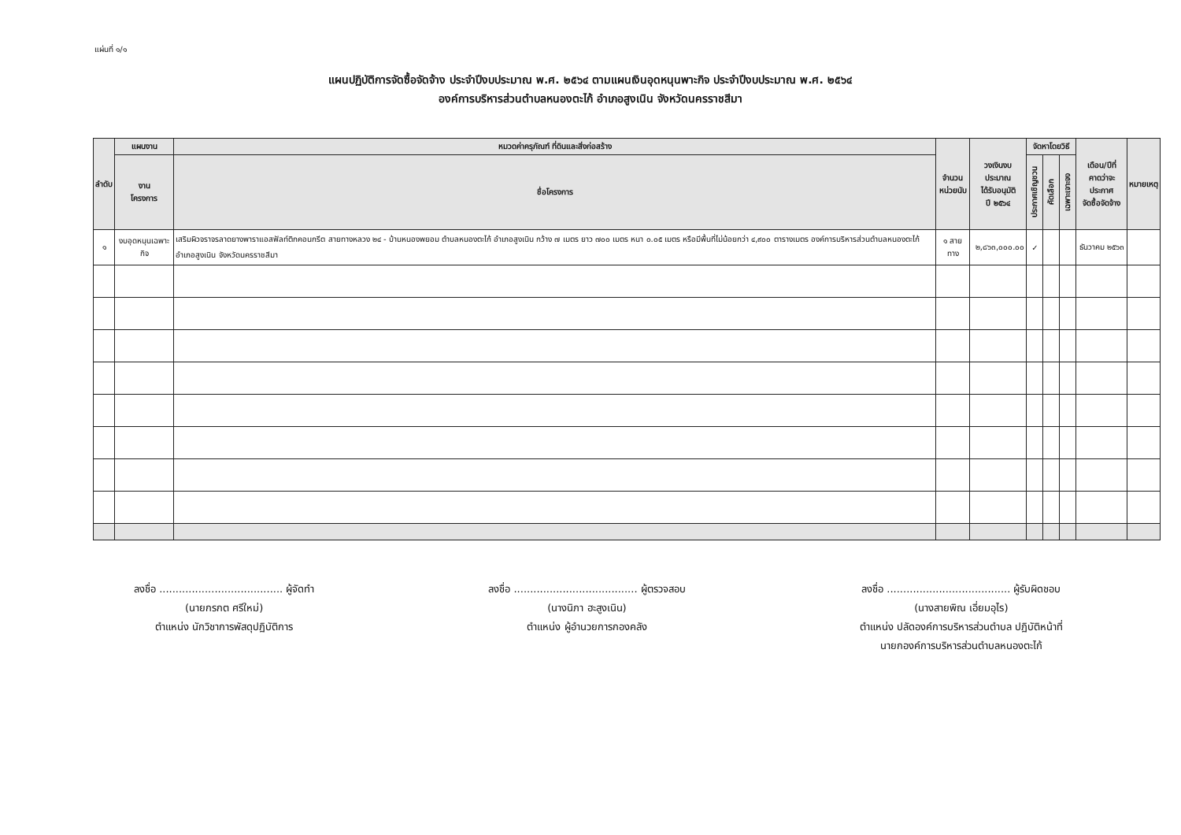แผ่นที่ ๑/๑
แผนปฏิบัติการจัดซื้อจัดจ้าง ประจำปีงบประมาณ พ.ศ. ๒๕๖๔ ตามแผนเงินอุดหนุนพาะกิจ ประจำปีงบประมาณ พ.ศ. ๒๕๖๔
องค์การบริหารส่วนตำบลหนองตะไก้ อำเภอสูงเนิน จังหวัดนครราชสีมา
| ลำดับ | แผนงาน | หมวดค่าครุภัณฑ์ ที่ดินและสิ่งก่อสร้าง | จำนวน หน่วยนับ | วงเงินงบประมาณ ได้รับอนุมัติ ปี ๒๕๖๔ | จัดหาโดยวิธี | | | เดือน/ปีที่ คาดว่าจะประกาศ จัดซื้อจัดจ้าง | หมายเหตุ |
| --- | --- | --- | --- | --- | --- | --- | --- | --- | --- |
| | งาน โครงการ | ชื่อโครงการ | | | ประกาศเชิญชวน | คัดเลือก | เฉพาะเจาะจง | | |
| ๑ | งบอุดหนุนเฉพาะกิจ | เสริมผิวจราจรลาดยางพาราแอสฟัลท์ติกคอนกรีต สายทางหลวง ๒๔ - บ้านหนองพยอม ตำบลหนองตะไก้ อำเภอสูงเนิน กว้าง ๗ เมตร ยาว ๗๐๐ เมตร หนา ๐.๐๕ เมตร หรือมีพื้นที่ไม่น้อยกว่า ๔,๙๐๐ ตารางเมตร องค์การบริหารส่วนตำบลหนองตะไก้ อำเภอสูงเนิน จังหวัดนครราชสีมา | ๑ สายทาง | ๒,๘๖๓,๐๐๐.๐๐ | ✓ | | | ธันวาคม ๒๕๖๓ | |
ลงชื่อ ...................................... ผู้จัดทำ
(นายกรกต ศรีใหม่)
ตำแหน่ง นักวิชาการพัสดุปฏิบัติการ
ลงชื่อ ...................................... ผู้ตรวจสอบ
(นางนิภา ฮะสูงเนิน)
ตำแหน่ง ผู้อำนวยการกองคลัง
ลงชื่อ ...................................... ผู้รับผิดชอบ
(นางสายพิณ เอี่ยมอุไร)
ตำแหน่ง ปลัดองค์การบริหารส่วนตำบล ปฏิบัติหน้าที่
นายกองค์การบริหารส่วนตำบลหนองตะไก้